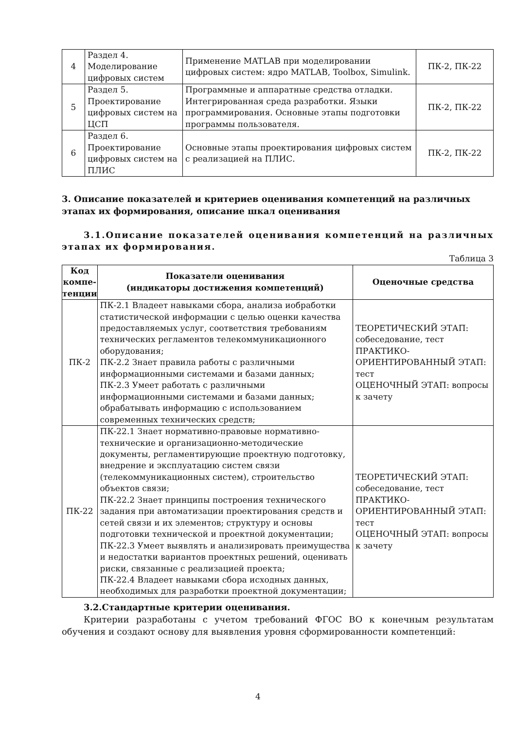| 4 | Раздел 4. Моделирование цифровых систем | Применение MATLAB при моделировании цифровых систем: ядро MATLAB, Toolbox, Simulink. | ПК-2, ПК-22 |
| 5 | Раздел 5. Проектирование цифровых систем на ЦСП | Программные и аппаратные средства отладки. Интегрированная среда разработки. Языки программирования. Основные этапы подготовки программы пользователя. | ПК-2, ПК-22 |
| 6 | Раздел 6. Проектирование цифровых систем на ПЛИС | Основные этапы проектирования цифровых систем с реализацией на ПЛИС. | ПК-2, ПК-22 |
3. Описание показателей и критериев оценивания компетенций на различных этапах их формирования, описание шкал оценивания
3.1.Описание показателей оценивания компетенций на различных этапах их формирования.
Таблица 3
| Код компе-тенции | Показатели оценивания (индикаторы достижения компетенций) | Оценочные средства |
| --- | --- | --- |
| ПК-2 | ПК-2.1 Владеет навыками сбора, анализа иобработки статистической информации с целью оценки качества предоставляемых услуг, соответствия требованиям технических регламентов телекоммуникационного оборудования; ПК-2.2 Знает правила работы с различными информационными системами и базами данных; ПК-2.3 Умеет работать с различными информационными системами и базами данных; обрабатывать информацию с использованием современных технических средств; | ТЕОРЕТИЧЕСКИЙ ЭТАП: собеседование, тест ПРАКТИКО-ОРИЕНТИРОВАННЫЙ ЭТАП: тест ОЦЕНОЧНЫЙ ЭТАП: вопросы к зачету |
| ПК-22 | ПК-22.1 Знает нормативно-правовые нормативно-технические и организационно-методические документы, регламентирующие проектную подготовку, внедрение и эксплуатацию систем связи (телекоммуникационных систем), строительство объектов связи; ПК-22.2 Знает принципы построения технического задания при автоматизации проектирования средств и сетей связи и их элементов; структуру и основы подготовки технической и проектной документации; ПК-22.3 Умеет выявлять и анализировать преимущества и недостатки вариантов проектных решений, оценивать риски, связанные с реализацией проекта; ПК-22.4 Владеет навыками сбора исходных данных, необходимых для разработки проектной документации; | ТЕОРЕТИЧЕСКИЙ ЭТАП: собеседование, тест ПРАКТИКО-ОРИЕНТИРОВАННЫЙ ЭТАП: тест ОЦЕНОЧНЫЙ ЭТАП: вопросы к зачету |
3.2.Стандартные критерии оценивания.
Критерии разработаны с учетом требований ФГОС ВО к конечным результатам обучения и создают основу для выявления уровня сформированности компетенций:
4